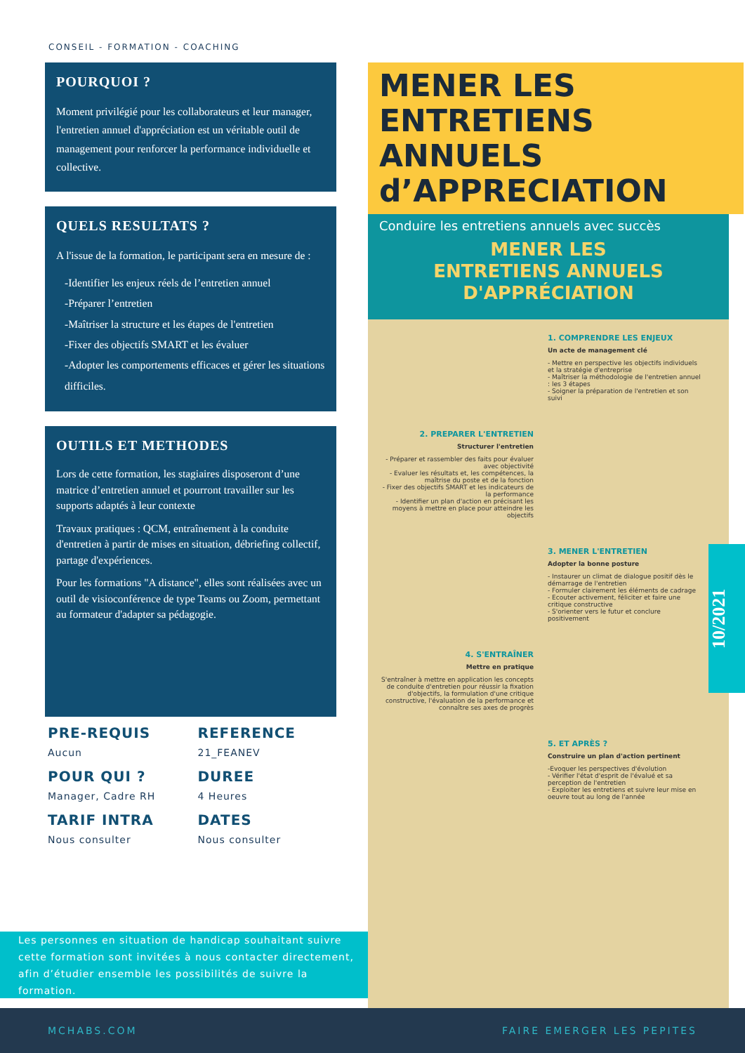CONSEIL - FORMATION - COACHING
POURQUOI ?
Moment privilégié pour les collaborateurs et leur manager, l'entretien annuel d'appréciation est un véritable outil de management pour renforcer la performance individuelle et collective.
QUELS RESULTATS ?
A l'issue de la formation, le participant sera en mesure de :
-Identifier les enjeux réels de l’entretien annuel
-Préparer l’entretien
-Maîtriser la structure et les étapes de l'entretien
-Fixer des objectifs SMART et les évaluer
-Adopter les comportements efficaces et gérer les situations difficiles.
OUTILS ET METHODES
Lors de cette formation, les stagiaires disposeront d’une matrice d’entretien annuel et pourront travailler sur les supports adaptés à leur contexte
Travaux pratiques : QCM, entraînement à la conduite d'entretien à partir de mises en situation, débriefing collectif, partage d'expériences.
Pour les formations "A distance", elles sont réalisées avec un outil de visioconférence de type Teams ou Zoom, permettant au formateur d'adapter sa pédagogie.
PRE-REQUIS
Aucun
REFERENCE
21_FEANEV
POUR QUI ?
Manager, Cadre RH
DUREE
4 Heures
TARIF INTRA
Nous consulter
DATES
Nous consulter
Les personnes en situation de handicap souhaitant suivre cette formation sont invitées à nous contacter directement, afin d’étudier ensemble les possibilités de suivre la formation.
MENER LES
ENTRETIENS
ANNUELS
d’APPRECIATION
Conduire les entretiens annuels avec succès
MENER LES
ENTRETIENS ANNUELS
D'APPRÉCIATION
1. COMPRENDRE LES ENJEUX
Un acte de management clé
- Mettre en perspective les objectifs individuels et la stratégie d'entreprise
- Maîtriser la méthodologie de l'entretien annuel : les 3 étapes
- Soigner la préparation de l'entretien et son suivi
2. PREPARER L'ENTRETIEN
Structurer l'entretien
- Préparer et rassembler des faits pour évaluer avec objectivité
- Evaluer les résultats et, les compétences, la maîtrise du poste et de la fonction
- Fixer des objectifs SMART et les indicateurs de la performance
- Identifier un plan d'action en précisant les moyens à mettre en place pour atteindre les objectifs
3. MENER L'ENTRETIEN
Adopter la bonne posture
- Instaurer un climat de dialogue positif dès le démarrage de l'entretien
- Formuler clairement les éléments de cadrage
- Ecouter activement, féliciter et faire une critique constructive
- S'orienter vers le futur et conclure positivement
4. S'ENTRAÎNER
Mettre en pratique
S'entraîner à mettre en application les concepts de conduite d'entretien pour réussir la fixation d'objectifs, la formulation d'une critique constructive, l'évaluation de la performance et connaître ses axes de progrès
5. ET APRÈS ?
Construire un plan d'action pertinent
-Evoquer les perspectives d'évolution
- Vérifier l'état d'esprit de l'évalué et sa perception de l'entretien
- Exploiter les entretiens et suivre leur mise en oeuvre tout au long de l'année
10/2021
MCHABS.COM FAIRE EMERGER LES PEPITES